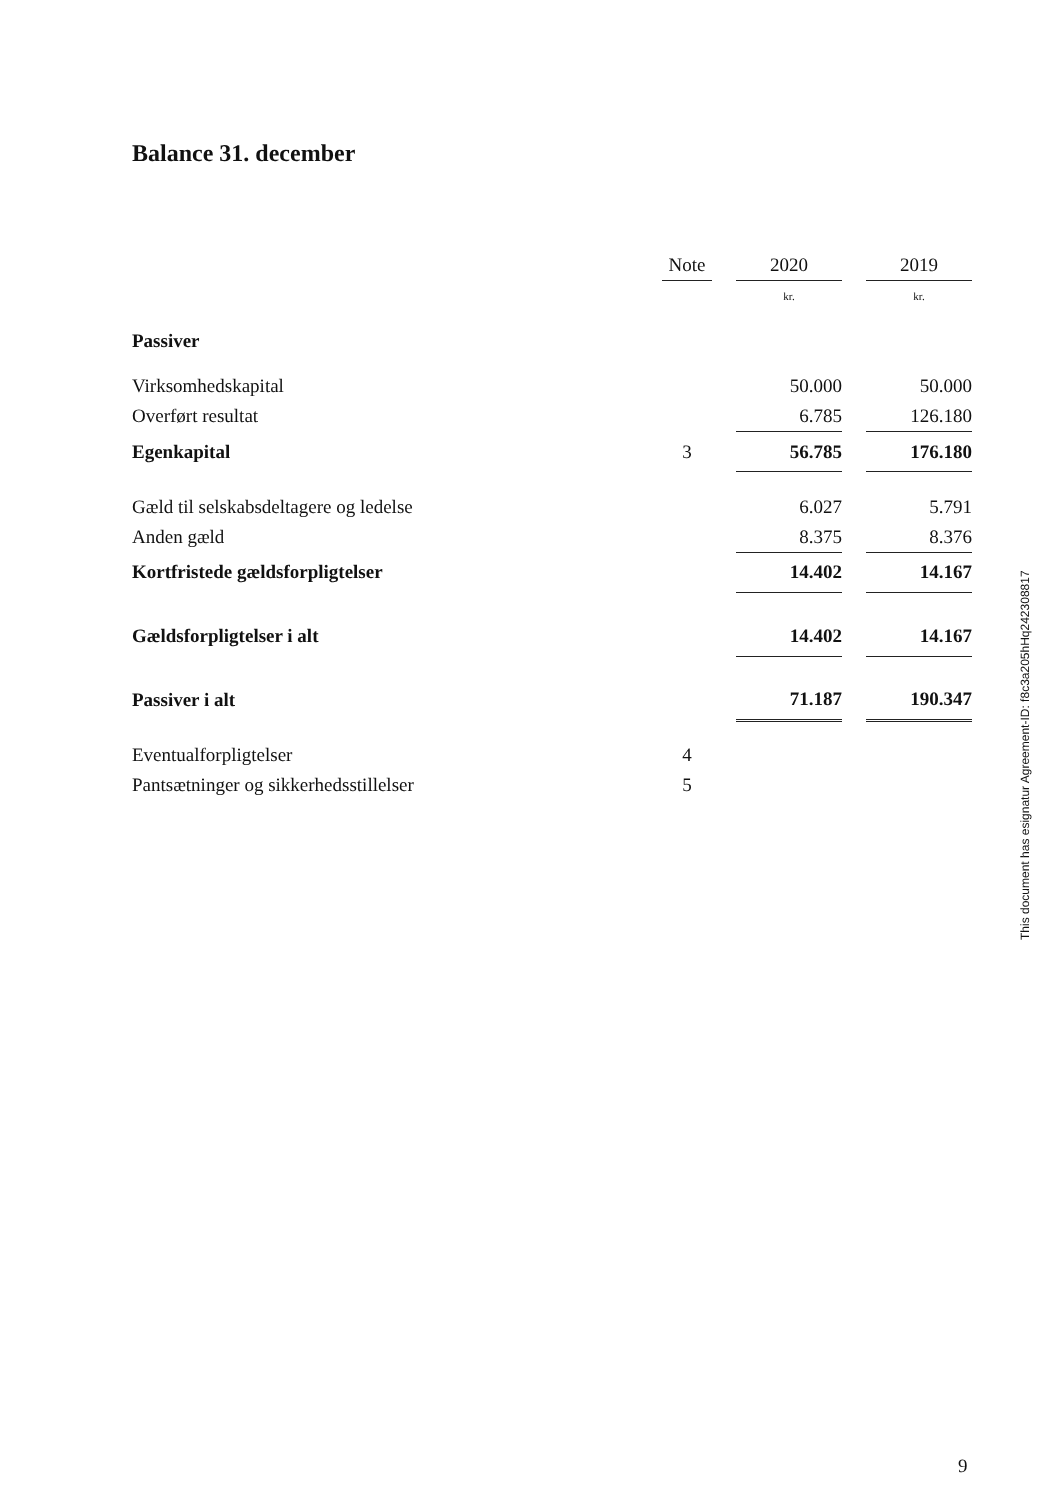Balance 31. december
| | Note | | 2020 | | 2019 |
| --- | --- | --- | --- | --- | --- |
| | | | kr. | | kr. |
| Passiver | | | | | |
| Virksomhedskapital | | | 50.000 | | 50.000 |
| Overført resultat | | | 6.785 | | 126.180 |
| Egenkapital | 3 | | 56.785 | | 176.180 |
| Gæld til selskabsdeltagere og ledelse | | | 6.027 | | 5.791 |
| Anden gæld | | | 8.375 | | 8.376 |
| Kortfristede gældsforpligtelser | | | 14.402 | | 14.167 |
| Gældsforpligtelser i alt | | | 14.402 | | 14.167 |
| Passiver i alt | | | 71.187 | | 190.347 |
| Eventualforpligtelser | 4 | | | | |
| Pantsætninger og sikkerhedsstillelser | 5 | | | | |
This document has esignatur Agreement-ID: f8c3a205hHq242308817
9